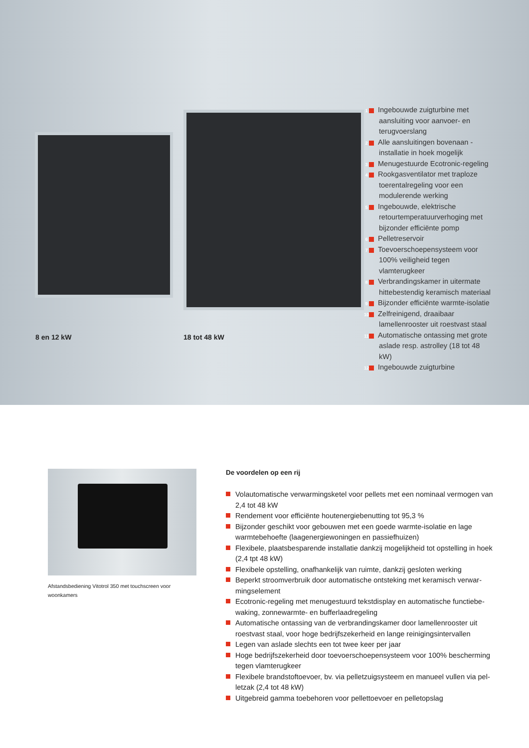8 en 12 kW 18 tot 48 kW
1 Ingebouwde zuigturbine met aansluiting voor aanvoer- en terugvoerslang
2 Alle aansluitingen bovenaan - installatie in hoek mogelijk
3 Menugestuurde Ecotronic-regeling
4 Rookgasventilator met traploze toerentalregeling voor een modulerende werking
5 Ingebouwde, elektrische retourtemperatuurverhoging met bijzonder efficiënte pomp
6 Pelletreservoir
7 Toevoerschoepensysteem voor 100% veiligheid tegen vlamterugkeer
8 Verbrandingskamer in uitermate hittebestendig keramisch materiaal
9 Bijzonder efficiënte warmte-isolatie
10 Zelfreinigend, draaibaar lamellenrooster uit roestvast staal
11 Automatische ontassing met grote aslade resp. astrolley (18 tot 48 kW)
12 Ingebouwde zuigturbine
Afstandsbediening Vitotrol 350 met touchscreen voor woonkamers
De voordelen op een rij
Volautomatische verwarmingsketel voor pellets met een nominaal vermogen van 2,4 tot 48 kW
Rendement voor efficiënte houtenergiebenutting tot 95,3 %
Bijzonder geschikt voor gebouwen met een goede warmte-isolatie en lage warmtebehoefte (laagenergiewoningen en passiefhuizen)
Flexibele, plaatsbesparende installatie dankzij mogelijkheid tot opstelling in hoek (2,4 tpt 48 kW)
Flexibele opstelling, onafhankelijk van ruimte, dankzij gesloten werking
Beperkt stroomverbruik door automatische ontsteking met keramisch verwar-mingselement
Ecotronic-regeling met menugestuurd tekstdisplay en automatische functiebe-waking, zonnewarmte- en bufferlaadregeling
Automatische ontassing van de verbrandingskamer door lamellenrooster uit roestvast staal, voor hoge bedrijfszekerheid en lange reinigingsintervallen
Legen van aslade slechts een tot twee keer per jaar
Hoge bedrijfszekerheid door toevoerschoepensysteem voor 100% bescherming tegen vlamterugkeer
Flexibele brandstoftoevoer, bv. via pelletzuigsysteem en manueel vullen via pel-letzak (2,4 tot 48 kW)
Uitgebreid gamma toebehoren voor pellettoevoer en pelletopslag